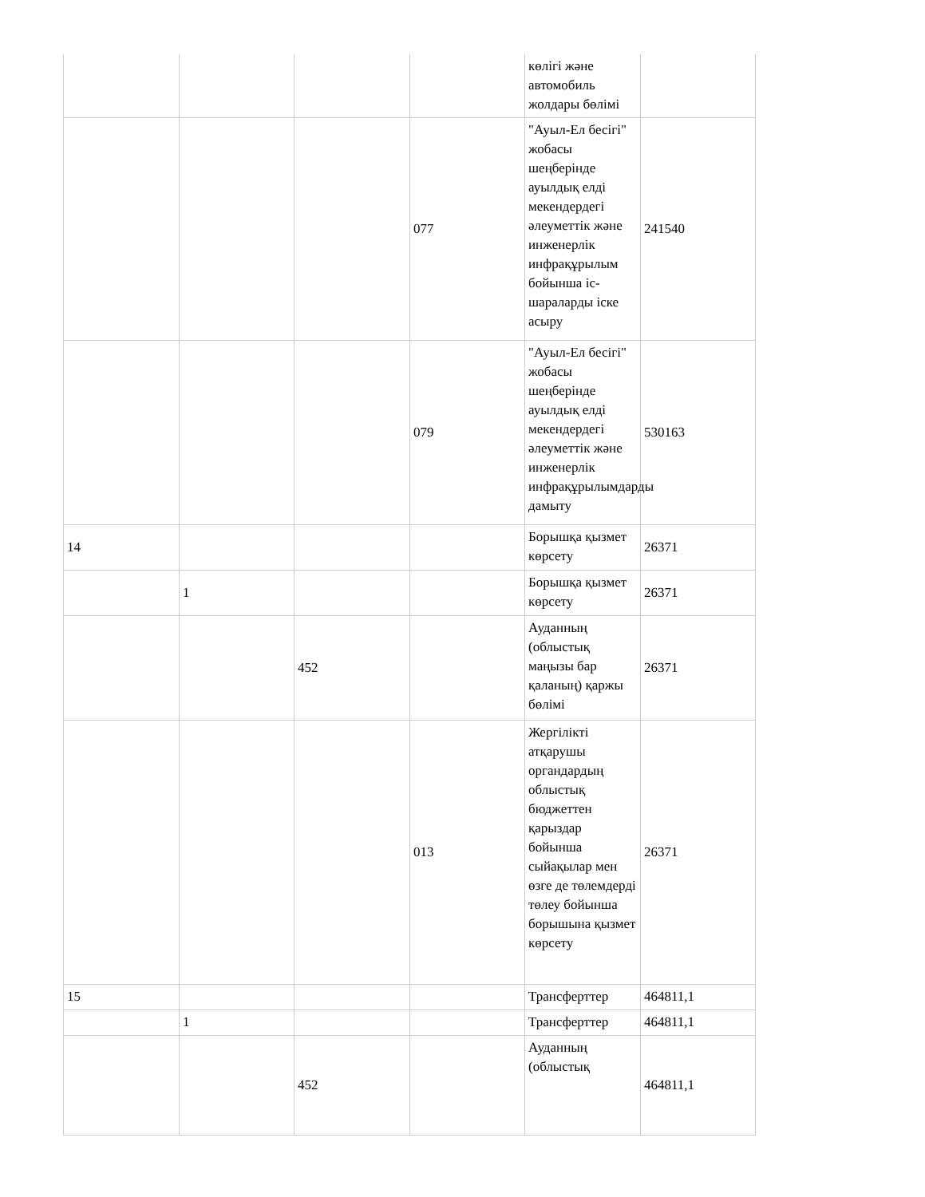| | | | | көлігі және автомобиль жолдары бөлімі | |
| | | | 077 | "Ауыл-Ел бесігі" жобасы шеңберінде ауылдық елді мекендердегі әлеуметтік және инженерлік инфрақұрылым бойынша іс-шараларды іске асыру | 241540 |
| | | | 079 | "Ауыл-Ел бесігі" жобасы шеңберінде ауылдық елді мекендердегі әлеуметтік және инженерлік инфрақұрылымдарды дамыту | 530163 |
| 14 | | | | Борышқа қызмет көрсету | 26371 |
| | 1 | | | Борышқа қызмет көрсету | 26371 |
| | | 452 | | Ауданның (облыстық маңызы бар қаланың) қаржы бөлімі | 26371 |
| | | | 013 | Жергілікті атқарушы органдардың облыстық бюджеттен қарыздар бойынша сыйақылар мен өзге де төлемдерді төлеу бойынша борышына қызмет көрсету | 26371 |
| 15 | | | | Трансферттер | 464811,1 |
| | 1 | | | Трансферттер | 464811,1 |
| | | 452 | | Ауданның (облыстық | 464811,1 |